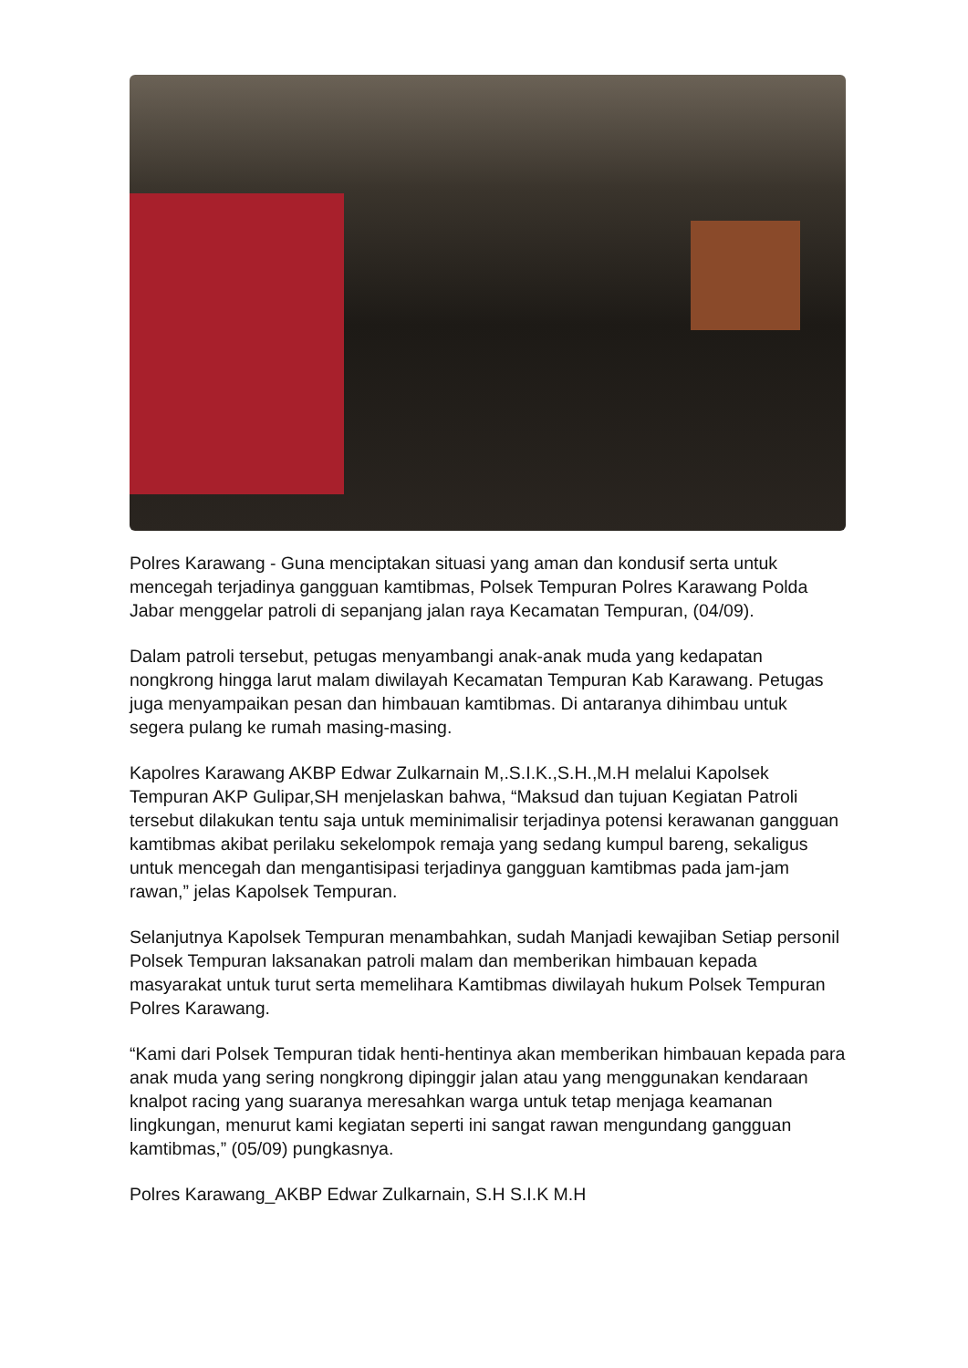Polres Karawang - Guna menciptakan situasi yang aman dan kondusif serta untuk mencegah terjadinya gangguan kamtibmas, Polsek Tempuran Polres Karawang Polda Jabar menggelar patroli di sepanjang jalan raya Kecamatan Tempuran, (04/09).
Dalam patroli tersebut, petugas menyambangi anak-anak muda yang kedapatan nongkrong hingga larut malam diwilayah Kecamatan Tempuran Kab Karawang. Petugas juga menyampaikan pesan dan himbauan kamtibmas. Di antaranya dihimbau untuk segera pulang ke rumah masing-masing.
Kapolres Karawang AKBP Edwar Zulkarnain M,.S.I.K.,S.H.,M.H melalui Kapolsek Tempuran AKP Gulipar,SH menjelaskan bahwa, “Maksud dan tujuan Kegiatan Patroli tersebut dilakukan tentu saja untuk meminimalisir terjadinya potensi kerawanan gangguan kamtibmas akibat perilaku sekelompok remaja yang sedang kumpul bareng, sekaligus untuk mencegah dan mengantisipasi terjadinya gangguan kamtibmas pada jam-jam rawan,” jelas Kapolsek Tempuran.
Selanjutnya Kapolsek Tempuran menambahkan, sudah Manjadi kewajiban Setiap personil Polsek Tempuran laksanakan patroli malam dan memberikan himbauan kepada masyarakat untuk turut serta memelihara Kamtibmas diwilayah hukum Polsek Tempuran Polres Karawang.
“Kami dari Polsek Tempuran tidak henti-hentinya akan memberikan himbauan kepada para anak muda yang sering nongkrong dipinggir jalan atau yang menggunakan kendaraan knalpot racing yang suaranya meresahkan warga untuk tetap menjaga keamanan lingkungan, menurut kami kegiatan seperti ini sangat rawan mengundang gangguan kamtibmas,” (05/09) pungkasnya.
Polres Karawang_AKBP Edwar Zulkarnain, S.H S.I.K M.H